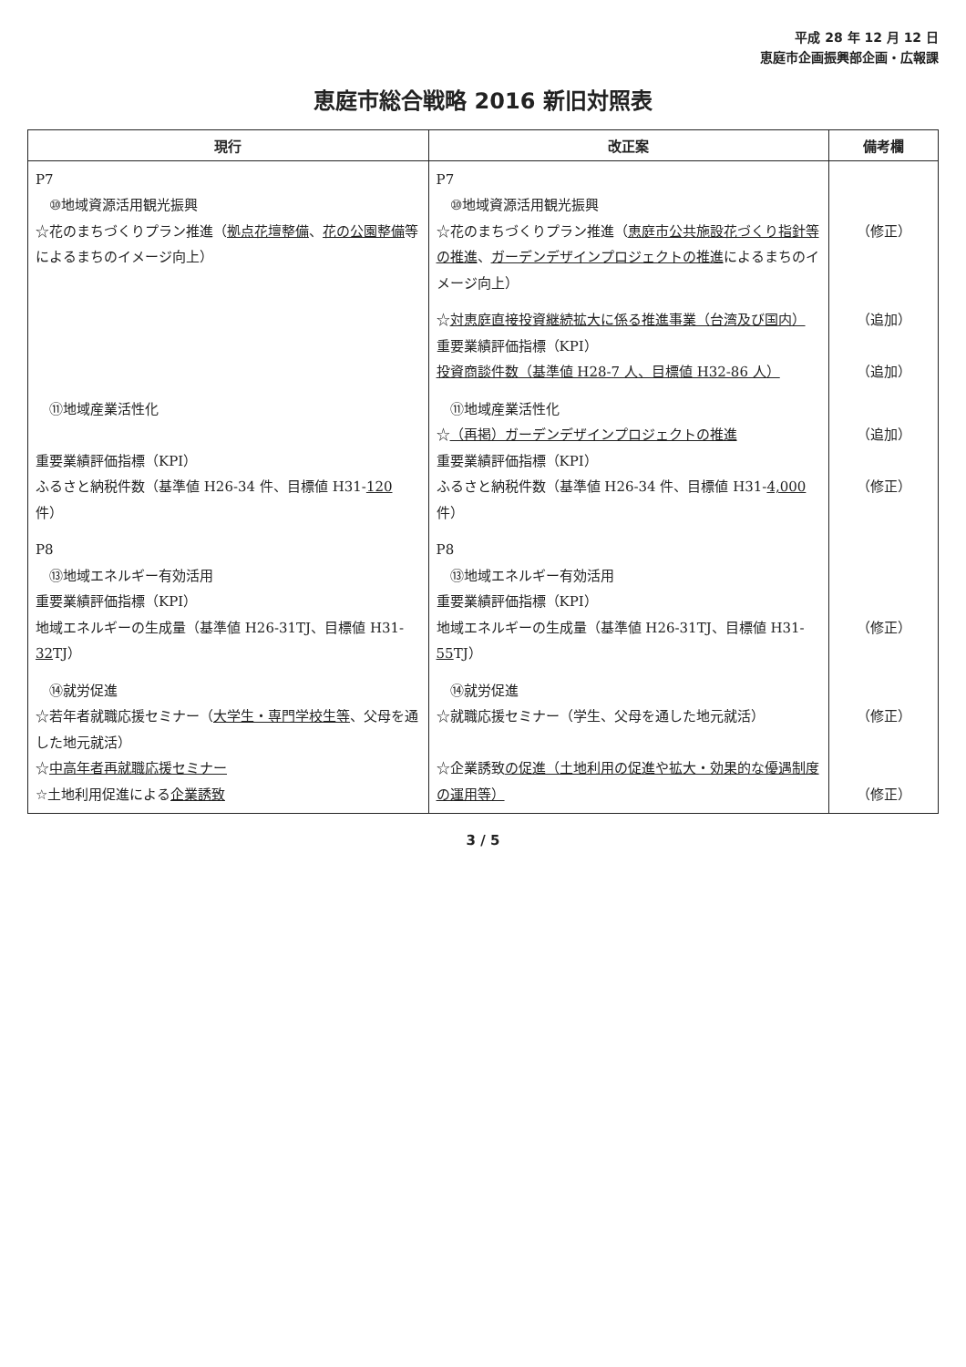平成 28 年 12 月 12 日
恵庭市企画振興部企画・広報課
恵庭市総合戦略 2016 新旧対照表
| 現行 | 改正案 | 備考欄 |
| --- | --- | --- |
| P7 ⑩地域資源活用観光振興 ☆花のまちづくりプラン推進（ 拠点花壇整備 、 花の公園整備 等によるまちのイメージ向上） | P7 ⑩地域資源活用観光振興 ☆花のまちづくりプラン推進（ 恵庭市公共施設花づくり指針等の推進 、 ガーデンデザインプロジェクトの推進 によるまちのイメージ向上） | （修正） |
| | ☆ 対恵庭直接投資継続拡大に係る推進事業（台湾及び国内） 重要業績評価指標（KPI） 投資商談件数（基準値 H28-7 人、目標値 H32-86 人） | （追加） （追加） |
| ⑪地域産業活性化 重要業績評価指標（KPI） ふるさと納税件数（基準値 H26-34 件、目標値 H31- 120 件） | ⑪地域産業活性化 ☆ （再掲）ガーデンデザインプロジェクトの推進 重要業績評価指標（KPI） ふるさと納税件数（基準値 H26-34 件、目標値 H31- 4,000 件） | （追加） （修正） |
| P8 ⑬地域エネルギー有効活用 重要業績評価指標（KPI） 地域エネルギーの生成量（基準値 H26-31TJ、目標値 H31- 32 TJ） | P8 ⑬地域エネルギー有効活用 重要業績評価指標（KPI） 地域エネルギーの生成量（基準値 H26-31TJ、目標値 H31- 55 TJ） | （修正） |
| ⑭就労促進 ☆若年者就職応援セミナー（ 大学生・専門学校生等 、父母を通した地元就活） ☆ 中高年者再就職応援セミナー ☆土地利用促進による 企業誘致 | ⑭就労促進 ☆就職応援セミナー（学生、父母を通した地元就活） ☆企業誘致 の促進（土地利用の促進や拡大・効果的な優遇制度の運用等） | （修正） （修正） |
3 / 5